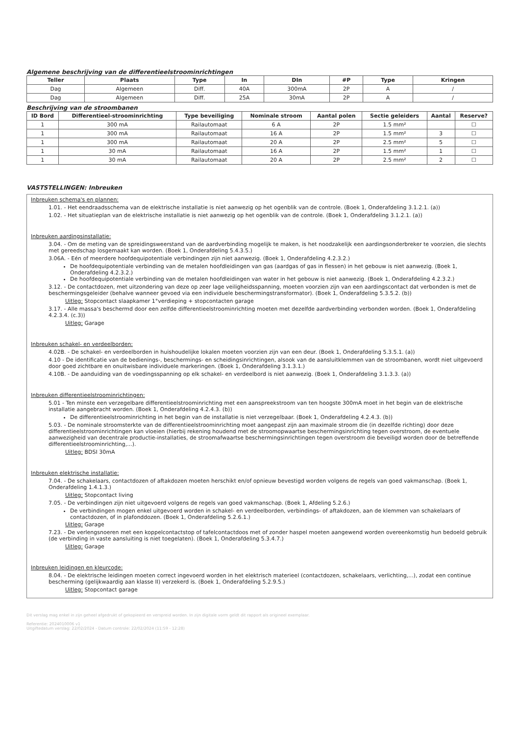Algemene beschrijving van de differentieelstroominrichtingen
| Teller | Plaats | Type | In | DIn | #P | Type | Kringen |
| --- | --- | --- | --- | --- | --- | --- | --- |
| Dag | Algemeen | Diff. | 40A | 300mA | 2P | A | / |
| Dag | Algemeen | Diff. | 25A | 30mA | 2P | A | / |
Beschrijving van de stroombanen
| ID Bord | Differentieel-stroominrichting | Type beveiliging | Nominale stroom | Aantal polen | Sectie geleiders | Aantal | Reserve? |
| --- | --- | --- | --- | --- | --- | --- | --- |
| 1 | 300 mA | Railautomaat | 6 A | 2P | 1.5 mm² | | ☐ |
| 1 | 300 mA | Railautomaat | 16 A | 2P | 1.5 mm² | 3 | ☐ |
| 1 | 300 mA | Railautomaat | 20 A | 2P | 2.5 mm² | 5 | ☐ |
| 1 | 30 mA | Railautomaat | 16 A | 2P | 1.5 mm² | 1 | ☐ |
| 1 | 30 mA | Railautomaat | 20 A | 2P | 2.5 mm² | 2 | ☐ |
VASTSTELLINGEN: Inbreuken
Inbreuken schema's en plannen:
1.01. - Het eendraadsschema van de elektrische installatie is niet aanwezig op het ogenblik van de controle. (Boek 1, Onderafdeling 3.1.2.1. (a))
1.02. - Het situatieplan van de elektrische installatie is niet aanwezig op het ogenblik van de controle. (Boek 1, Onderafdeling 3.1.2.1. (a))
Inbreuken aardingsinstallatie:
3.04. - Om de meting van de spreidingsweerstand van de aardverbinding mogelijk te maken, is het noodzakelijk een aardingsonderbreker te voorzien, die slechts met gereedschap losgemaakt kan worden. (Boek 1, Onderafdeling 5.4.3.5.)
3.06A. - Eén of meerdere hoofdequipotentiale verbindingen zijn niet aanwezig. (Boek 1, Onderafdeling 4.2.3.2.)
De hoofdequipotentiale verbinding van de metalen hoofdleidingen van gas (aardgas of gas in flessen) in het gebouw is niet aanwezig. (Boek 1, Onderafdeling 4.2.3.2.)
De hoofdequipotentiale verbinding van de metalen hoofdleidingen van water in het gebouw is niet aanwezig. (Boek 1, Onderafdeling 4.2.3.2.)
3.12. - De contactdozen, met uitzondering van deze op zeer lage veiligheidsspanning, moeten voorzien zijn van een aardingscontact dat verbonden is met de beschermingsgeleider (behalve wanneer gevoed via een individuele beschermingstransformator). (Boek 1, Onderafdeling 5.3.5.2. (b))
Uitleg: Stopcontact slaapkamer 1°verdieping + stopcontacten garage
3.17. - Alle massa's beschermd door een zelfde differentieelstroominrichting moeten met dezelfde aardverbinding verbonden worden. (Boek 1, Onderafdeling 4.2.3.4. (c.3))
Uitleg: Garage
Inbreuken schakel- en verdeelborden:
4.02B. - De schakel- en verdeelborden in huishoudelijke lokalen moeten voorzien zijn van een deur. (Boek 1, Onderafdeling 5.3.5.1. (a))
4.10 - De identificatie van de bedienings-, beschermings- en scheidingsinrichtingen, alsook van de aansluitklemmen van de stroombanen, wordt niet uitgevoerd door goed zichtbare en onuitwisbare individuele markeringen. (Boek 1, Onderafdeling 3.1.3.1.)
4.10B. - De aanduiding van de voedingsspanning op elk schakel- en verdeelbord is niet aanwezig. (Boek 1, Onderafdeling 3.1.3.3. (a))
Inbreuken differentieelstroominrichtingen:
5.01 - Ten minste een verzegelbare differentieelstroominrichting met een aanspreekstroom van ten hoogste 300mA moet in het begin van de elektrische installatie aangebracht worden. (Boek 1, Onderafdeling 4.2.4.3. (b))
De differentieelstroominrichting in het begin van de installatie is niet verzegelbaar. (Boek 1, Onderafdeling 4.2.4.3. (b))
5.03. - De nominale stroomsterkte van de differentieelstroominrichting moet aangepast zijn aan maximale stroom die (in dezelfde richting) door deze differentieelstroominrichtingen kan vloeien (hierbij rekening houdend met de stroomopwaartse beschermingsinrichting tegen overstroom, de eventuele aanwezigheid van decentrale productie-installaties, de stroomafwaartse beschermingsinrichtingen tegen overstroom die beveiligd worden door de betreffende differentieelstroominrichting,...).
Uitleg: BDSI 30mA
Inbreuken elektrische installatie:
7.04. - De schakelaars, contactdozen of aftakdozen moeten herschikt en/of opnieuw bevestigd worden volgens de regels van goed vakmanschap. (Boek 1, Onderafdeling 1.4.1.3.)
Uitleg: Stopcontact living
7.05. - De verbindingen zijn niet uitgevoerd volgens de regels van goed vakmanschap. (Boek 1, Afdeling 5.2.6.)
De verbindingen mogen enkel uitgevoerd worden in schakel- en verdeelborden, verbindings- of aftakdozen, aan de klemmen van schakelaars of contactdozen, of in plafonddozen. (Boek 1, Onderafdeling 5.2.6.1.)
Uitleg: Garage
7.23. - De verlengsnoeren met een koppelcontactstop of tafelcontactdoos met of zonder haspel moeten aangewend worden overeenkomstig hun bedoeld gebruik (de verbinding in vaste aansluiting is niet toegelaten). (Boek 1, Onderafdeling 5.3.4.7.)
Uitleg: Garage
Inbreuken leidingen en kleurcode:
8.04. - De elektrische leidingen moeten correct ingevoerd worden in het elektrisch materieel (contactdozen, schakelaars, verlichting,...), zodat een continue bescherming (gelijkwaardig aan klasse II) verzekerd is. (Boek 1, Onderafdeling 5.2.9.5.)
Uitleg: Stopcontact garage
Dit verslag mag enkel in zijn geheel afgedrukt of gekopieerd en verspreid worden. In zijn digitale vorm geldt dit rapport als origineel exemplaar.
Referentie: 2024010006 v1
Uitgiftedatum verslag: 22/02/2024 - Datum controle: 22/02/2024 (11:59 - 12:28)